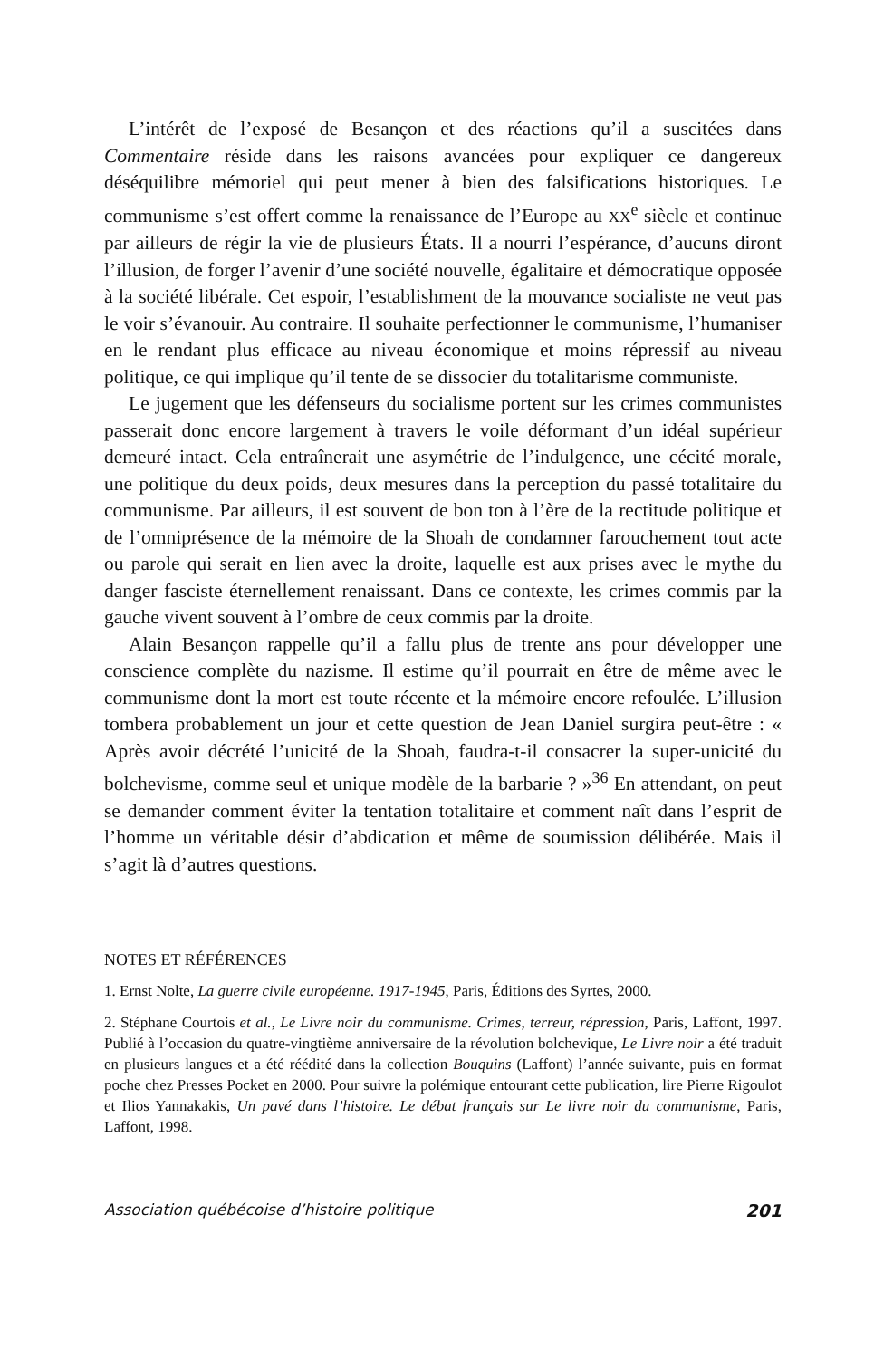L’intérêt de l’exposé de Besançon et des réactions qu’il a suscitées dans Commentaire réside dans les raisons avancées pour expliquer ce dangereux déséquilibre mémoriel qui peut mener à bien des falsifications historiques. Le communisme s’est offert comme la renaissance de l’Europe au XX<sup>e</sup> siècle et continue par ailleurs de régir la vie de plusieurs États. Il a nourri l’espérance, d’aucuns diront l’illusion, de forger l’avenir d’une société nouvelle, égalitaire et démocratique opposée à la société libérale. Cet espoir, l’establishment de la mouvance socialiste ne veut pas le voir s’évanouir. Au contraire. Il souhaite perfectionner le communisme, l’humaniser en le rendant plus efficace au niveau économique et moins répressif au niveau politique, ce qui implique qu’il tente de se dissocier du totalitarisme communiste.
Le jugement que les défenseurs du socialisme portent sur les crimes communistes passerait donc encore largement à travers le voile déformant d’un idéal supérieur demeuré intact. Cela entraînerait une asymétrie de l’indulgence, une cécité morale, une politique du deux poids, deux mesures dans la perception du passé totalitaire du communisme. Par ailleurs, il est souvent de bon ton à l’ère de la rectitude politique et de l’omniprésence de la mémoire de la Shoah de condamner farouchement tout acte ou parole qui serait en lien avec la droite, laquelle est aux prises avec le mythe du danger fasciste éternellement renaissant. Dans ce contexte, les crimes commis par la gauche vivent souvent à l’ombre de ceux commis par la droite.
Alain Besançon rappelle qu’il a fallu plus de trente ans pour développer une conscience complète du nazisme. Il estime qu’il pourrait en être de même avec le communisme dont la mort est toute récente et la mémoire encore refoulée. L’illusion tombera probablement un jour et cette question de Jean Daniel surgira peut-être : « Après avoir décrété l’unicité de la Shoah, faudra-t-il consacrer la super-unicité du bolchevisme, comme seul et unique modèle de la barbarie ? »<sup>36</sup> En attendant, on peut se demander comment éviter la tentation totalitaire et comment naît dans l’esprit de l’homme un véritable désir d’abdication et même de soumission délibérée. Mais il s’agit là d’autres questions.
NOTES ET RÉFÉRENCES
1. Ernst Nolte, La guerre civile européenne. 1917-1945, Paris, Éditions des Syrtes, 2000.
2. Stéphane Courtois et al., Le Livre noir du communisme. Crimes, terreur, répression, Paris, Laffont, 1997. Publié à l’occasion du quatre-vingtième anniversaire de la révolution bolchevique, Le Livre noir a été traduit en plusieurs langues et a été réédité dans la collection Bouquins (Laffont) l’année suivante, puis en format poche chez Presses Pocket en 2000. Pour suivre la polémique entourant cette publication, lire Pierre Rigoulot et Ilios Yannakakis, Un pavé dans l’histoire. Le débat français sur Le livre noir du communisme, Paris, Laffont, 1998.
Association québécoise d’histoire politique 201